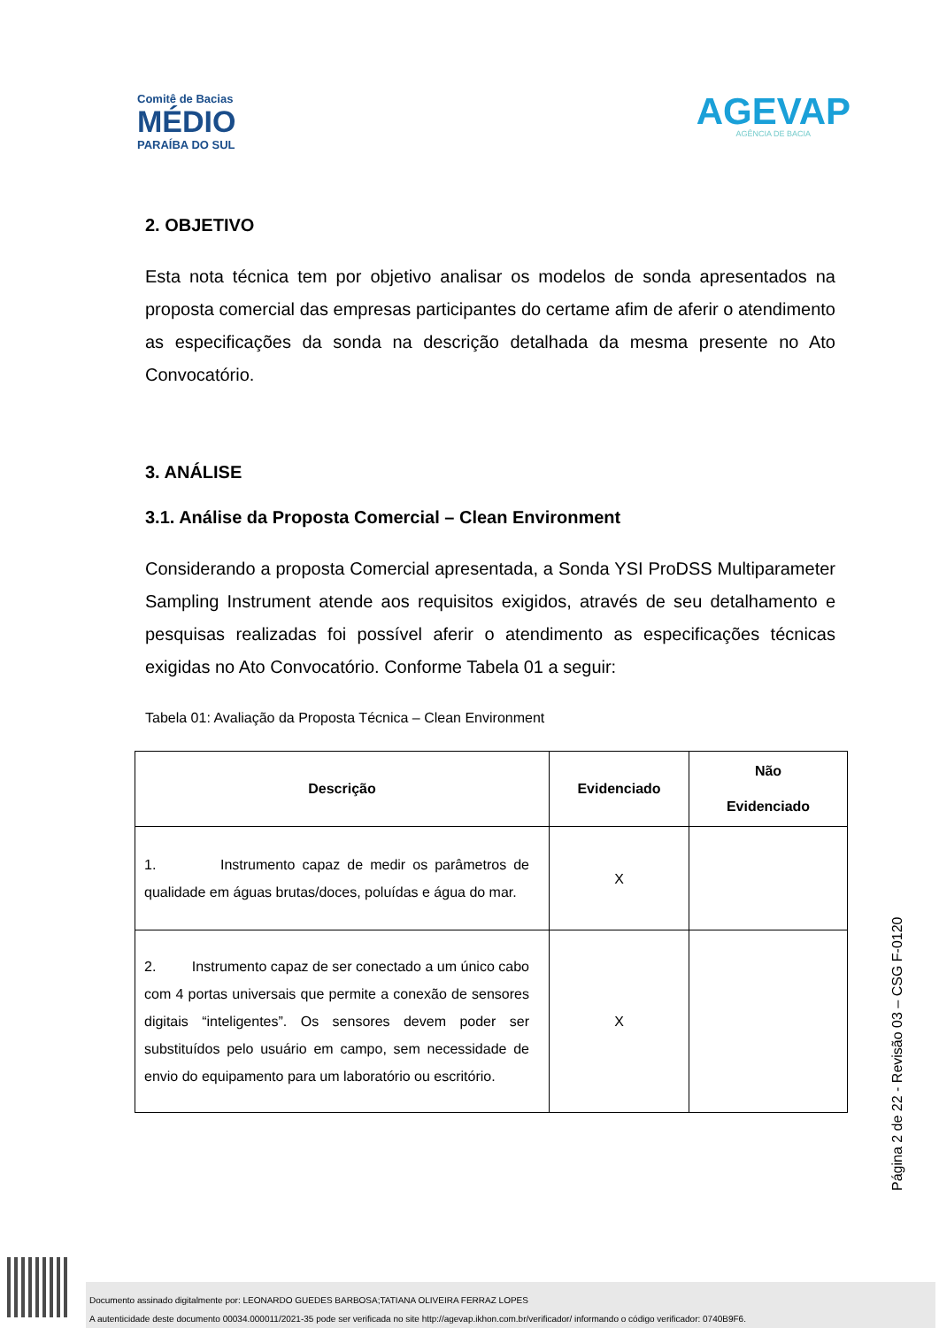Comitê de Bacias
MÉDIO
PARAÍBA DO SUL
AGEVAP
AGÊNCIA DE BACIA
2. OBJETIVO
Esta nota técnica tem por objetivo analisar os modelos de sonda apresentados na proposta comercial das empresas participantes do certame afim de aferir o atendimento as especificações da sonda na descrição detalhada da mesma presente no Ato Convocatório.
3. ANÁLISE
3.1. Análise da Proposta Comercial – Clean Environment
Considerando a proposta Comercial apresentada, a Sonda YSI ProDSS Multiparameter Sampling Instrument atende aos requisitos exigidos, através de seu detalhamento e pesquisas realizadas foi possível aferir o atendimento as especificações técnicas exigidas no Ato Convocatório. Conforme Tabela 01 a seguir:
Tabela 01: Avaliação da Proposta Técnica – Clean Environment
| Descrição | Evidenciado | Não Evidenciado |
| --- | --- | --- |
| 1. Instrumento capaz de medir os parâmetros de qualidade em águas brutas/doces, poluídas e água do mar. | X | |
| 2. Instrumento capaz de ser conectado a um único cabo com 4 portas universais que permite a conexão de sensores digitais “inteligentes”. Os sensores devem poder ser substituídos pelo usuário em campo, sem necessidade de envio do equipamento para um laboratório ou escritório. | X | |
Página 2 de 22 - Revisão 03 – CSG F-0120
Documento assinado digitalmente por: LEONARDO GUEDES BARBOSA;TATIANA OLIVEIRA FERRAZ LOPES
A autenticidade deste documento 00034.000011/2021-35 pode ser verificada no site http://agevap.ikhon.com.br/verificador/ informando o código verificador: 0740B9F6.